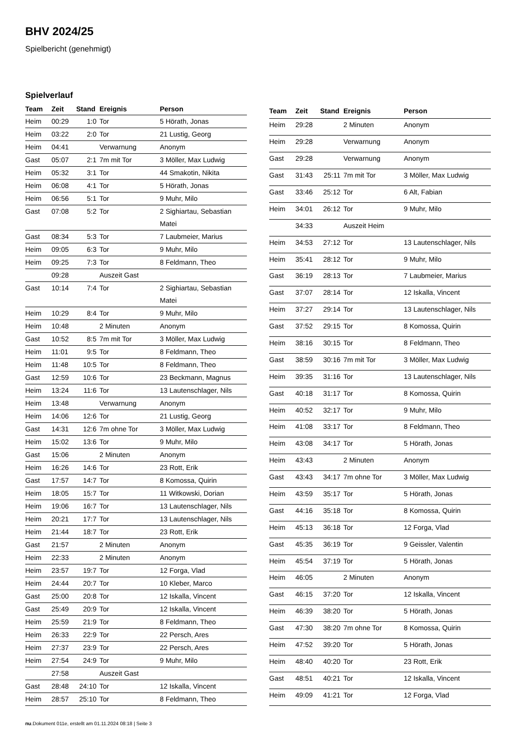BHV 2024/25
Spielbericht (genehmigt)
Spielverlauf
| Team | Zeit | Stand | Ereignis | Person |
| --- | --- | --- | --- | --- |
| Heim | 00:29 | 1:0 | Tor | 5 Hörath, Jonas |
| Heim | 03:22 | 2:0 | Tor | 21 Lustig, Georg |
| Heim | 04:41 | | Verwarnung | Anonym |
| Gast | 05:07 | 2:1 | 7m mit Tor | 3 Möller, Max Ludwig |
| Heim | 05:32 | 3:1 | Tor | 44 Smakotin, Nikita |
| Heim | 06:08 | 4:1 | Tor | 5 Hörath, Jonas |
| Heim | 06:56 | 5:1 | Tor | 9 Muhr, Milo |
| Gast | 07:08 | 5:2 | Tor | 2 Sighiartau, Sebastian Matei |
| Gast | 08:34 | 5:3 | Tor | 7 Laubmeier, Marius |
| Heim | 09:05 | 6:3 | Tor | 9 Muhr, Milo |
| Heim | 09:25 | 7:3 | Tor | 8 Feldmann, Theo |
| | 09:28 | | Auszeit Gast | |
| Gast | 10:14 | 7:4 | Tor | 2 Sighiartau, Sebastian Matei |
| Heim | 10:29 | 8:4 | Tor | 9 Muhr, Milo |
| Heim | 10:48 | | 2 Minuten | Anonym |
| Gast | 10:52 | 8:5 | 7m mit Tor | 3 Möller, Max Ludwig |
| Heim | 11:01 | 9:5 | Tor | 8 Feldmann, Theo |
| Heim | 11:48 | 10:5 | Tor | 8 Feldmann, Theo |
| Gast | 12:59 | 10:6 | Tor | 23 Beckmann, Magnus |
| Heim | 13:24 | 11:6 | Tor | 13 Lautenschlager, Nils |
| Heim | 13:48 | | Verwarnung | Anonym |
| Heim | 14:06 | 12:6 | Tor | 21 Lustig, Georg |
| Gast | 14:31 | 12:6 | 7m ohne Tor | 3 Möller, Max Ludwig |
| Heim | 15:02 | 13:6 | Tor | 9 Muhr, Milo |
| Gast | 15:06 | | 2 Minuten | Anonym |
| Heim | 16:26 | 14:6 | Tor | 23 Rott, Erik |
| Gast | 17:57 | 14:7 | Tor | 8 Komossa, Quirin |
| Heim | 18:05 | 15:7 | Tor | 11 Witkowski, Dorian |
| Heim | 19:06 | 16:7 | Tor | 13 Lautenschlager, Nils |
| Heim | 20:21 | 17:7 | Tor | 13 Lautenschlager, Nils |
| Heim | 21:44 | 18:7 | Tor | 23 Rott, Erik |
| Gast | 21:57 | | 2 Minuten | Anonym |
| Heim | 22:33 | | 2 Minuten | Anonym |
| Heim | 23:57 | 19:7 | Tor | 12 Forga, Vlad |
| Heim | 24:44 | 20:7 | Tor | 10 Kleber, Marco |
| Gast | 25:00 | 20:8 | Tor | 12 Iskalla, Vincent |
| Gast | 25:49 | 20:9 | Tor | 12 Iskalla, Vincent |
| Heim | 25:59 | 21:9 | Tor | 8 Feldmann, Theo |
| Heim | 26:33 | 22:9 | Tor | 22 Persch, Ares |
| Heim | 27:37 | 23:9 | Tor | 22 Persch, Ares |
| Heim | 27:54 | 24:9 | Tor | 9 Muhr, Milo |
| | 27:58 | | Auszeit Gast | |
| Gast | 28:48 | 24:10 | Tor | 12 Iskalla, Vincent |
| Heim | 28:57 | 25:10 | Tor | 8 Feldmann, Theo |
| Team | Zeit | Stand | Ereignis | Person |
| --- | --- | --- | --- | --- |
| Heim | 29:28 | | 2 Minuten | Anonym |
| Heim | 29:28 | | Verwarnung | Anonym |
| Gast | 29:28 | | Verwarnung | Anonym |
| Gast | 31:43 | 25:11 | 7m mit Tor | 3 Möller, Max Ludwig |
| Gast | 33:46 | 25:12 | Tor | 6 Alt, Fabian |
| Heim | 34:01 | 26:12 | Tor | 9 Muhr, Milo |
| | 34:33 | | Auszeit Heim | |
| Heim | 34:53 | 27:12 | Tor | 13 Lautenschlager, Nils |
| Heim | 35:41 | 28:12 | Tor | 9 Muhr, Milo |
| Gast | 36:19 | 28:13 | Tor | 7 Laubmeier, Marius |
| Gast | 37:07 | 28:14 | Tor | 12 Iskalla, Vincent |
| Heim | 37:27 | 29:14 | Tor | 13 Lautenschlager, Nils |
| Gast | 37:52 | 29:15 | Tor | 8 Komossa, Quirin |
| Heim | 38:16 | 30:15 | Tor | 8 Feldmann, Theo |
| Gast | 38:59 | 30:16 | 7m mit Tor | 3 Möller, Max Ludwig |
| Heim | 39:35 | 31:16 | Tor | 13 Lautenschlager, Nils |
| Gast | 40:18 | 31:17 | Tor | 8 Komossa, Quirin |
| Heim | 40:52 | 32:17 | Tor | 9 Muhr, Milo |
| Heim | 41:08 | 33:17 | Tor | 8 Feldmann, Theo |
| Heim | 43:08 | 34:17 | Tor | 5 Hörath, Jonas |
| Heim | 43:43 | | 2 Minuten | Anonym |
| Gast | 43:43 | 34:17 | 7m ohne Tor | 3 Möller, Max Ludwig |
| Heim | 43:59 | 35:17 | Tor | 5 Hörath, Jonas |
| Gast | 44:16 | 35:18 | Tor | 8 Komossa, Quirin |
| Heim | 45:13 | 36:18 | Tor | 12 Forga, Vlad |
| Gast | 45:35 | 36:19 | Tor | 9 Geissler, Valentin |
| Heim | 45:54 | 37:19 | Tor | 5 Hörath, Jonas |
| Heim | 46:05 | | 2 Minuten | Anonym |
| Gast | 46:15 | 37:20 | Tor | 12 Iskalla, Vincent |
| Heim | 46:39 | 38:20 | Tor | 5 Hörath, Jonas |
| Gast | 47:30 | 38:20 | 7m ohne Tor | 8 Komossa, Quirin |
| Heim | 47:52 | 39:20 | Tor | 5 Hörath, Jonas |
| Heim | 48:40 | 40:20 | Tor | 23 Rott, Erik |
| Gast | 48:51 | 40:21 | Tor | 12 Iskalla, Vincent |
| Heim | 49:09 | 41:21 | Tor | 12 Forga, Vlad |
nu.Dokument 011e, erstellt am 01.11.2024 08:18 | Seite 3